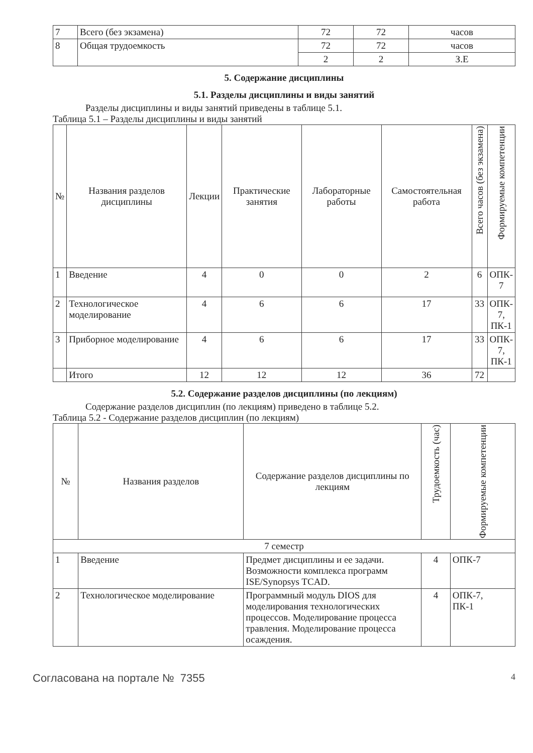| 7 | Всего (без экзамена) | 72 | 72 | часов |
| 8 | Общая трудоемкость | 72 | 72 | часов |
| | | 2 | 2 | З.Е |
5. Содержание дисциплины
5.1. Разделы дисциплины и виды занятий
Разделы дисциплины и виды занятий приведены в таблице 5.1.
Таблица 5.1 – Разделы дисциплины и виды занятий
| № | Названия разделов дисциплины | Лекции | Практические занятия | Лабораторные работы | Самостоятельная работа | Всего часов (без экзамена) | Формируемые компетенции |
| --- | --- | --- | --- | --- | --- | --- | --- |
| 1 | Введение | 4 | 0 | 0 | 2 | 6 | ОПК- 7 |
| 2 | Технологическое моделирование | 4 | 6 | 6 | 17 | 33 | ОПК- 7, ПК-1 |
| 3 | Приборное моделирование | 4 | 6 | 6 | 17 | 33 | ОПК- 7, ПК-1 |
| | Итого | 12 | 12 | 12 | 36 | 72 | |
5.2. Содержание разделов дисциплины (по лекциям)
Содержание разделов дисциплин (по лекциям) приведено в таблице 5.2.
Таблица 5.2 - Содержание разделов дисциплин (по лекциям)
| № | Названия разделов | Содержание разделов дисциплины по лекциям | Трудоемкость (час) | Формируемые компетенции |
| --- | --- | --- | --- | --- |
| 7 семестр | | | | |
| 1 | Введение | Предмет дисциплины и ее задачи. Возможности комплекса программ ISE/Synopsys TCAD. | 4 | ОПК-7 |
| 2 | Технологическое моделирование | Программный модуль DIOS для моделирования технологических процессов. Моделирование процесса травления. Моделирование процесса осаждения. | 4 | ОПК-7, ПК-1 |
Согласована на портале № 7355 4